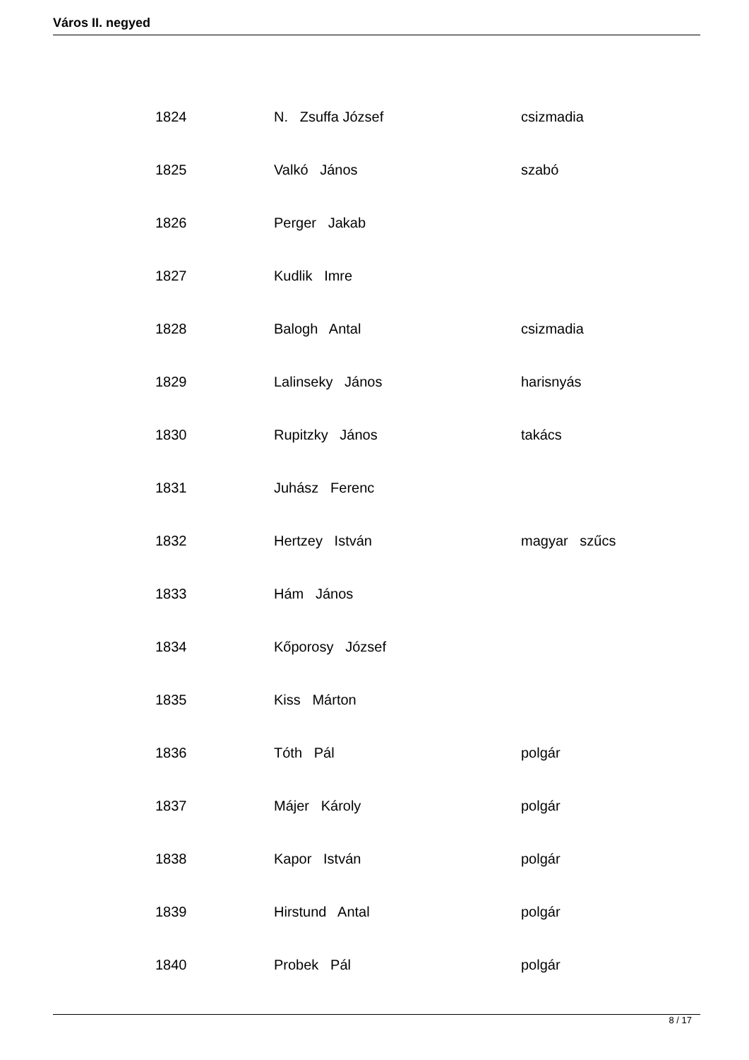Város II. negyed
| 1824 | N. Zsuffa József | csizmadia |
| 1825 | Valkó János | szabó |
| 1826 | Perger Jakab | |
| 1827 | Kudlik Imre | |
| 1828 | Balogh Antal | csizmadia |
| 1829 | Lalinseky János | harisnyás |
| 1830 | Rupitzky János | takács |
| 1831 | Juhász Ferenc | |
| 1832 | Hertzey István | magyar szűcs |
| 1833 | Hám János | |
| 1834 | Kőporosy József | |
| 1835 | Kiss Márton | |
| 1836 | Tóth Pál | polgár |
| 1837 | Májer Károly | polgár |
| 1838 | Kapor István | polgár |
| 1839 | Hirstund Antal | polgár |
| 1840 | Probek Pál | polgár |
8 / 17